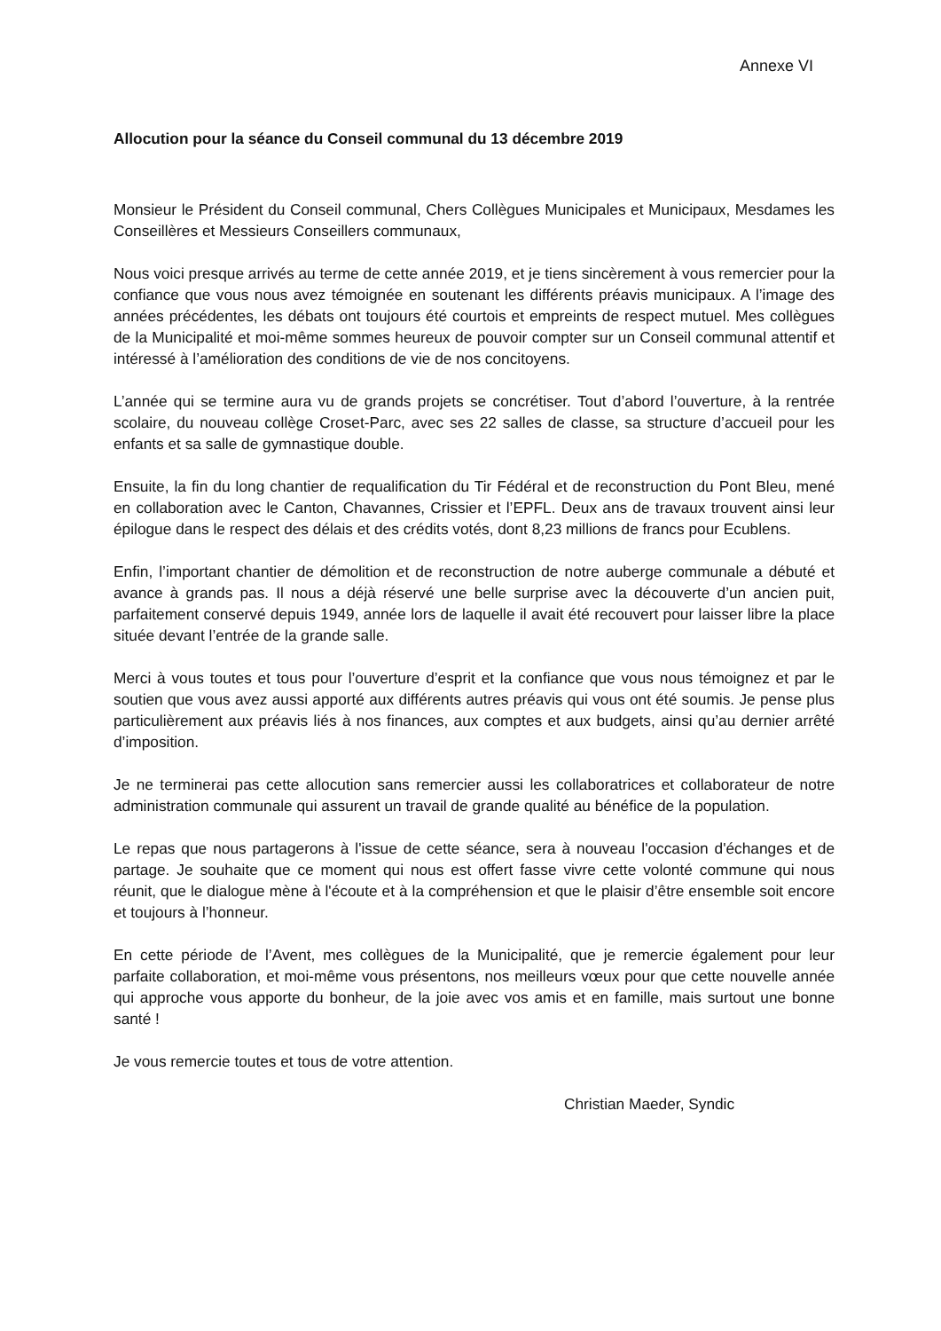Annexe VI
Allocution pour la séance du Conseil communal du 13 décembre 2019
Monsieur le Président du Conseil communal, Chers Collègues Municipales et Municipaux, Mesdames les Conseillères et Messieurs Conseillers communaux,
Nous voici presque arrivés au terme de cette année 2019, et je tiens sincèrement à vous remercier pour la confiance que vous nous avez témoignée en soutenant les différents préavis municipaux. A l’image des années précédentes, les débats ont toujours été courtois et empreints de respect mutuel. Mes collègues de la Municipalité et moi-même sommes heureux de pouvoir compter sur un Conseil communal attentif et intéressé à l’amélioration des conditions de vie de nos concitoyens.
L’année qui se termine aura vu de grands projets se concrétiser. Tout d’abord l’ouverture, à la rentrée scolaire, du nouveau collège Croset-Parc, avec ses 22 salles de classe, sa structure d’accueil pour les enfants et sa salle de gymnastique double.
Ensuite, la fin du long chantier de requalification du Tir Fédéral et de reconstruction du Pont Bleu, mené en collaboration avec le Canton, Chavannes, Crissier et l’EPFL. Deux ans de travaux trouvent ainsi leur épilogue dans le respect des délais et des crédits votés, dont 8,23 millions de francs pour Ecublens.
Enfin, l’important chantier de démolition et de reconstruction de notre auberge communale a débuté et avance à grands pas. Il nous a déjà réservé une belle surprise avec la découverte d’un ancien puit, parfaitement conservé depuis 1949, année lors de laquelle il avait été recouvert pour laisser libre la place située devant l’entrée de la grande salle.
Merci à vous toutes et tous pour l’ouverture d’esprit et la confiance que vous nous témoignez et par le soutien que vous avez aussi apporté aux différents autres préavis qui vous ont été soumis. Je pense plus particulièrement aux préavis liés à nos finances, aux comptes et aux budgets, ainsi qu’au dernier arrêté d’imposition.
Je ne terminerai pas cette allocution sans remercier aussi les collaboratrices et collaborateur de notre administration communale qui assurent un travail de grande qualité au bénéfice de la population.
Le repas que nous partagerons à l'issue de cette séance, sera à nouveau l'occasion d'échanges et de partage. Je souhaite que ce moment qui nous est offert fasse vivre cette volonté commune qui nous réunit, que le dialogue mène à l'écoute et à la compréhension et que le plaisir d’être ensemble soit encore et toujours à l’honneur.
En cette période de l’Avent, mes collègues de la Municipalité, que je remercie également pour leur parfaite collaboration, et moi-même vous présentons, nos meilleurs vœux pour que cette nouvelle année qui approche vous apporte du bonheur, de la joie avec vos amis et en famille, mais surtout une bonne santé !
Je vous remercie toutes et tous de votre attention.
Christian Maeder, Syndic